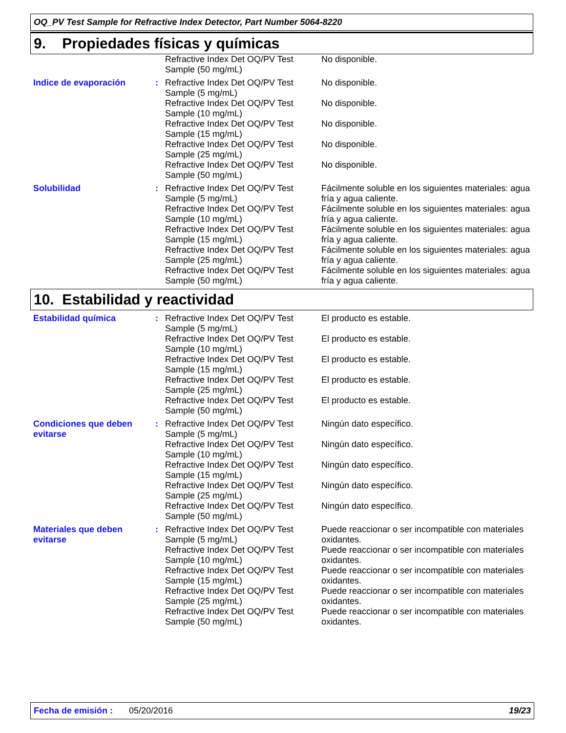OQ_PV Test Sample for Refractive Index Detector, Part Number 5064-8220
9. Propiedades físicas y químicas
| | | Refractive Index Det OQ/PV Test Sample (50 mg/mL) | No disponible. |
| Indice de evaporación | : | Refractive Index Det OQ/PV Test Sample (5 mg/mL) | No disponible. |
| | | Refractive Index Det OQ/PV Test Sample (10 mg/mL) | No disponible. |
| | | Refractive Index Det OQ/PV Test Sample (15 mg/mL) | No disponible. |
| | | Refractive Index Det OQ/PV Test Sample (25 mg/mL) | No disponible. |
| | | Refractive Index Det OQ/PV Test Sample (50 mg/mL) | No disponible. |
| Solubilidad | : | Refractive Index Det OQ/PV Test Sample (5 mg/mL) | Fácilmente soluble en los siguientes materiales: agua fría y agua caliente. |
| | | Refractive Index Det OQ/PV Test Sample (10 mg/mL) | Fácilmente soluble en los siguientes materiales: agua fría y agua caliente. |
| | | Refractive Index Det OQ/PV Test Sample (15 mg/mL) | Fácilmente soluble en los siguientes materiales: agua fría y agua caliente. |
| | | Refractive Index Det OQ/PV Test Sample (25 mg/mL) | Fácilmente soluble en los siguientes materiales: agua fría y agua caliente. |
| | | Refractive Index Det OQ/PV Test Sample (50 mg/mL) | Fácilmente soluble en los siguientes materiales: agua fría y agua caliente. |
10. Estabilidad y reactividad
| Estabilidad química | : | Refractive Index Det OQ/PV Test Sample (5 mg/mL) | El producto es estable. |
| | | Refractive Index Det OQ/PV Test Sample (10 mg/mL) | El producto es estable. |
| | | Refractive Index Det OQ/PV Test Sample (15 mg/mL) | El producto es estable. |
| | | Refractive Index Det OQ/PV Test Sample (25 mg/mL) | El producto es estable. |
| | | Refractive Index Det OQ/PV Test Sample (50 mg/mL) | El producto es estable. |
| Condiciones que deben evitarse | : | Refractive Index Det OQ/PV Test Sample (5 mg/mL) | Ningún dato específico. |
| | | Refractive Index Det OQ/PV Test Sample (10 mg/mL) | Ningún dato específico. |
| | | Refractive Index Det OQ/PV Test Sample (15 mg/mL) | Ningún dato específico. |
| | | Refractive Index Det OQ/PV Test Sample (25 mg/mL) | Ningún dato específico. |
| | | Refractive Index Det OQ/PV Test Sample (50 mg/mL) | Ningún dato específico. |
| Materiales que deben evitarse | : | Refractive Index Det OQ/PV Test Sample (5 mg/mL) | Puede reaccionar o ser incompatible con materiales oxidantes. |
| | | Refractive Index Det OQ/PV Test Sample (10 mg/mL) | Puede reaccionar o ser incompatible con materiales oxidantes. |
| | | Refractive Index Det OQ/PV Test Sample (15 mg/mL) | Puede reaccionar o ser incompatible con materiales oxidantes. |
| | | Refractive Index Det OQ/PV Test Sample (25 mg/mL) | Puede reaccionar o ser incompatible con materiales oxidantes. |
| | | Refractive Index Det OQ/PV Test Sample (50 mg/mL) | Puede reaccionar o ser incompatible con materiales oxidantes. |
Fecha de emisión : 05/20/2016 19/23